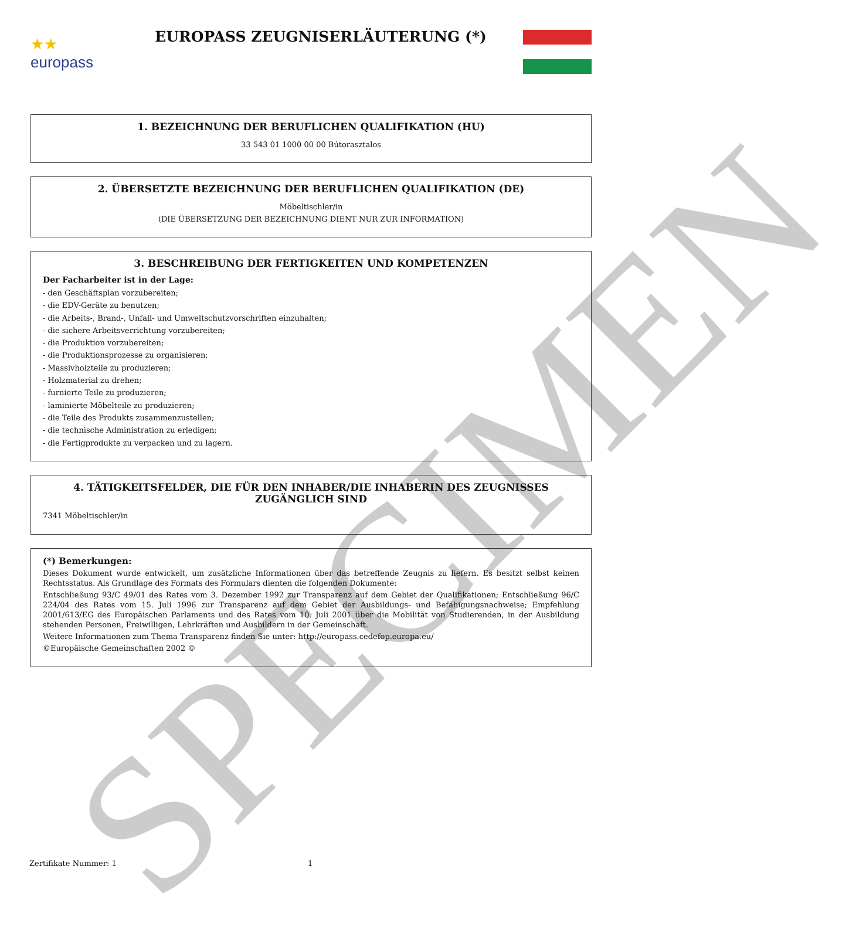SPECIMEN
★★
europass
EUROPASS ZEUGNISERLÄUTERUNG (*)
1. BEZEICHNUNG DER BERUFLICHEN QUALIFIKATION (HU)
33 543 01 1000 00 00 Bútorasztalos
2. ÜBERSETZTE BEZEICHNUNG DER BERUFLICHEN QUALIFIKATION (DE)
Möbeltischler/in
(DIE ÜBERSETZUNG DER BEZEICHNUNG DIENT NUR ZUR INFORMATION)
3. BESCHREIBUNG DER FERTIGKEITEN UND KOMPETENZEN
Der Facharbeiter ist in der Lage:
- den Geschäftsplan vorzubereiten;
- die EDV-Geräte zu benutzen;
- die Arbeits-, Brand-, Unfall- und Umweltschutzvorschriften einzuhalten;
- die sichere Arbeitsverrichtung vorzubereiten;
- die Produktion vorzubereiten;
- die Produktionsprozesse zu organisieren;
- Massivholzteile zu produzieren;
- Holzmaterial zu drehen;
- furnierte Teile zu produzieren;
- laminierte Möbelteile zu produzieren;
- die Teile des Produkts zusammenzustellen;
- die technische Administration zu erledigen;
- die Fertigprodukte zu verpacken und zu lagern.
4. TÄTIGKEITSFELDER, DIE FÜR DEN INHABER/DIE INHABERIN DES ZEUGNISSES ZUGÄNGLICH SIND
7341 Möbeltischler/in
(*) Bemerkungen:
Dieses Dokument wurde entwickelt, um zusätzliche Informationen über das betreffende Zeugnis zu liefern. Es besitzt selbst keinen Rechtsstatus. Als Grundlage des Formats des Formulars dienten die folgenden Dokumente:
Entschließung 93/C 49/01 des Rates vom 3. Dezember 1992 zur Transparenz auf dem Gebiet der Qualifikationen; Entschließung 96/C 224/04 des Rates vom 15. Juli 1996 zur Transparenz auf dem Gebiet der Ausbildungs- und Befähigungsnachweise; Empfehlung 2001/613/EG des Europäischen Parlaments und des Rates vom 10. Juli 2001 über die Mobilität von Studierenden, in der Ausbildung stehenden Personen, Freiwilligen, Lehrkräften und Ausbildern in der Gemeinschaft.
Weitere Informationen zum Thema Transparenz finden Sie unter: http://europass.cedefop.europa.eu/
©Europäische Gemeinschaften 2002 ©
Zertifikate Nummer: 1 1